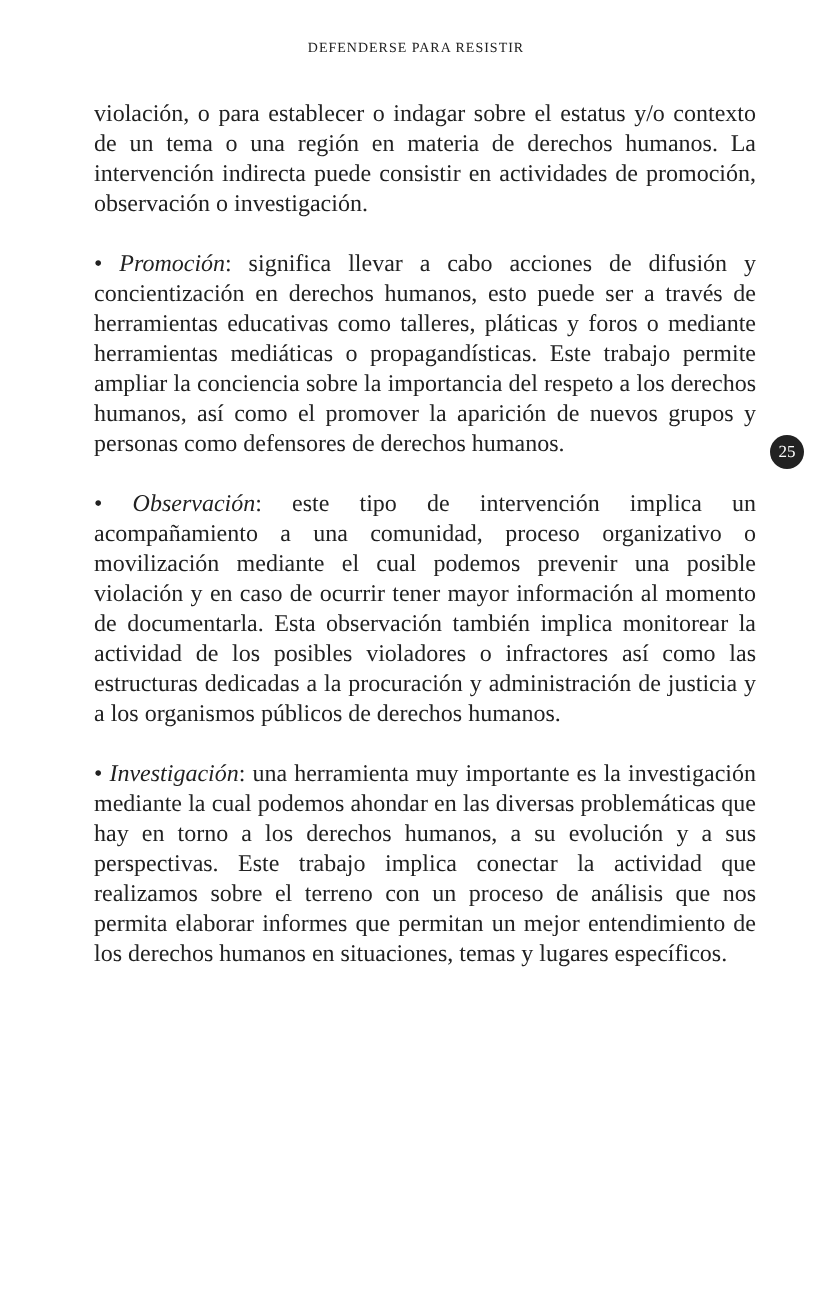DEFENDERSE PARA RESISTIR
violación, o para establecer o indagar sobre el estatus y/o contexto de un tema o una región en materia de derechos humanos. La intervención indirecta puede consistir en actividades de promoción, observación o investigación.
• Promoción: significa llevar a cabo acciones de difusión y concientización en derechos humanos, esto puede ser a través de herramientas educativas como talleres, pláticas y foros o mediante herramientas mediáticas o propagandísticas. Este trabajo permite ampliar la conciencia sobre la importancia del respeto a los derechos humanos, así como el promover la aparición de nuevos grupos y personas como defensores de derechos humanos.
• Observación: este tipo de intervención implica un acompañamiento a una comunidad, proceso organizativo o movilización mediante el cual podemos prevenir una posible violación y en caso de ocurrir tener mayor información al momento de documentarla. Esta observación también implica monitorear la actividad de los posibles violadores o infractores así como las estructuras dedicadas a la procuración y administración de justicia y a los organismos públicos de derechos humanos.
• Investigación: una herramienta muy importante es la investigación mediante la cual podemos ahondar en las diversas problemáticas que hay en torno a los derechos humanos, a su evolución y a sus perspectivas. Este trabajo implica conectar la actividad que realizamos sobre el terreno con un proceso de análisis que nos permita elaborar informes que permitan un mejor entendimiento de los derechos humanos en situaciones, temas y lugares específicos.
25